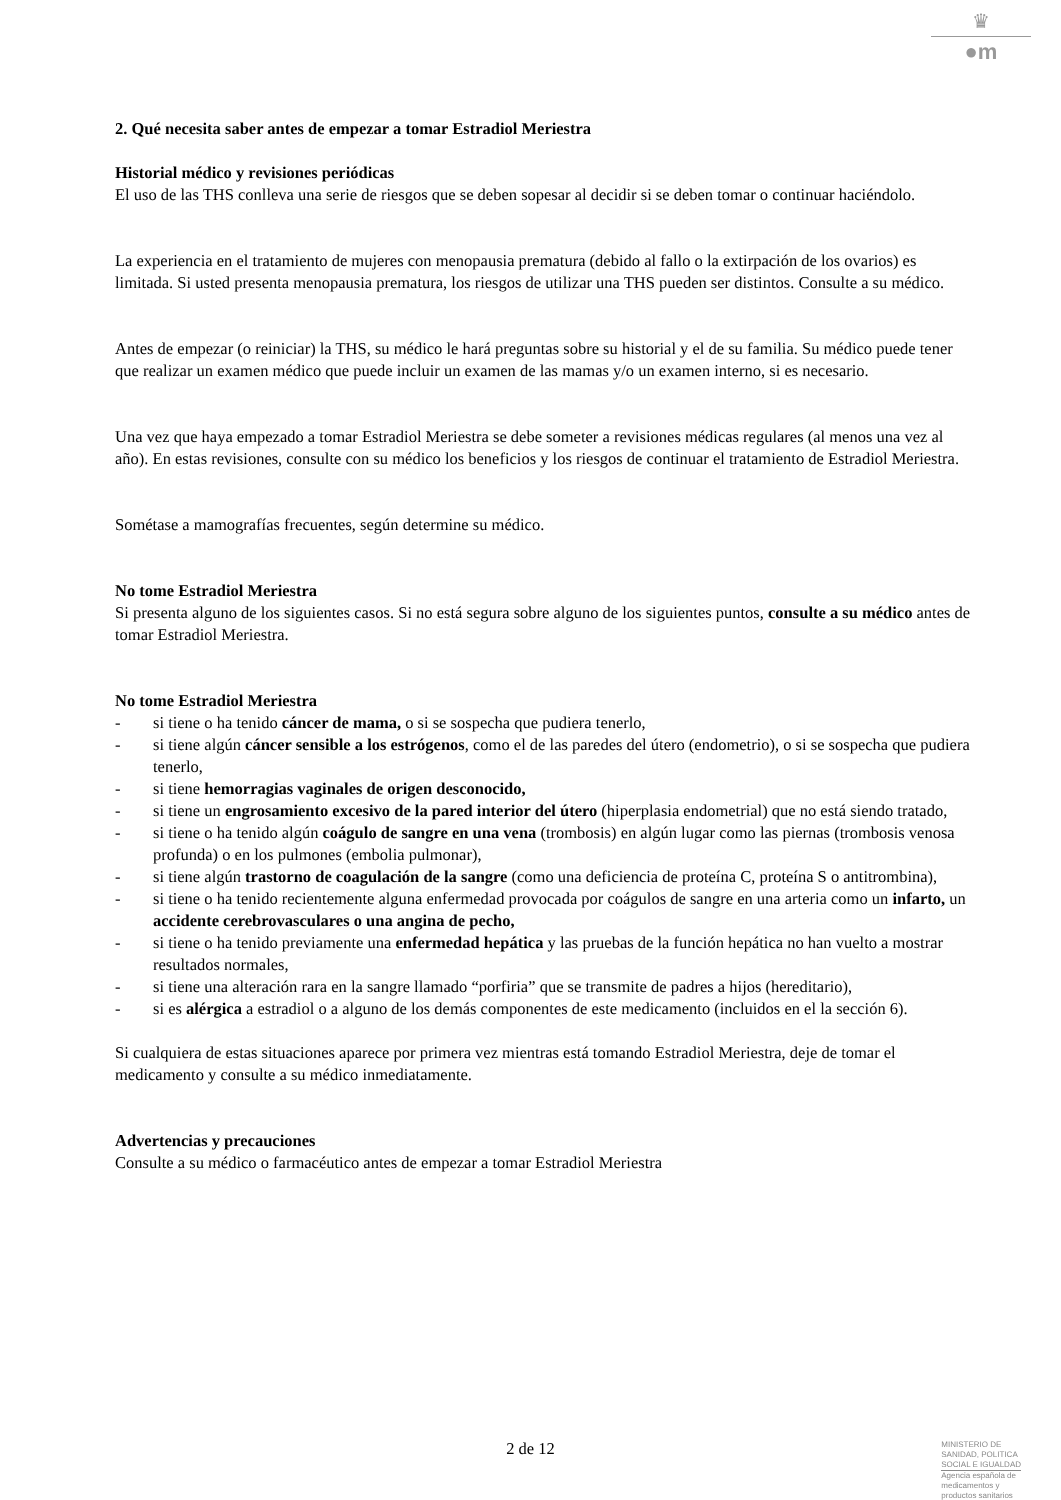♛
●m
2. Qué necesita saber antes de empezar a tomar Estradiol Meriestra
Historial médico y revisiones periódicas
El uso de las THS conlleva una serie de riesgos que se deben sopesar al decidir si se deben tomar o continuar haciéndolo.
La experiencia en el tratamiento de mujeres con menopausia prematura (debido al fallo o la extirpación de los ovarios) es limitada. Si usted presenta menopausia prematura, los riesgos de utilizar una THS pueden ser distintos. Consulte a su médico.
Antes de empezar (o reiniciar) la THS, su médico le hará preguntas sobre su historial y el de su familia. Su médico puede tener que realizar un examen médico que puede incluir un examen de las mamas y/o un examen interno, si es necesario.
Una vez que haya empezado a tomar Estradiol Meriestra se debe someter a revisiones médicas regulares (al menos una vez al año). En estas revisiones, consulte con su médico los beneficios y los riesgos de continuar el tratamiento de Estradiol Meriestra.
Sométase a mamografías frecuentes, según determine su médico.
No tome Estradiol Meriestra
Si presenta alguno de los siguientes casos. Si no está segura sobre alguno de los siguientes puntos, consulte a su médico antes de tomar Estradiol Meriestra.
No tome Estradiol Meriestra
- si tiene o ha tenido cáncer de mama, o si se sospecha que pudiera tenerlo,
- si tiene algún cáncer sensible a los estrógenos, como el de las paredes del útero (endometrio), o si se sospecha que pudiera tenerlo,
- si tiene hemorragias vaginales de origen desconocido,
- si tiene un engrosamiento excesivo de la pared interior del útero (hiperplasia endometrial) que no está siendo tratado,
- si tiene o ha tenido algún coágulo de sangre en una vena (trombosis) en algún lugar como las piernas (trombosis venosa profunda) o en los pulmones (embolia pulmonar),
- si tiene algún trastorno de coagulación de la sangre (como una deficiencia de proteína C, proteína S o antitrombina),
- si tiene o ha tenido recientemente alguna enfermedad provocada por coágulos de sangre en una arteria como un infarto, un accidente cerebrovasculares o una angina de pecho,
- si tiene o ha tenido previamente una enfermedad hepática y las pruebas de la función hepática no han vuelto a mostrar resultados normales,
- si tiene una alteración rara en la sangre llamado “porfiria” que se transmite de padres a hijos (hereditario),
- si es alérgica a estradiol o a alguno de los demás componentes de este medicamento (incluidos en el la sección 6).
Si cualquiera de estas situaciones aparece por primera vez mientras está tomando Estradiol Meriestra, deje de tomar el medicamento y consulte a su médico inmediatamente.
Advertencias y precauciones
Consulte a su médico o farmacéutico antes de empezar a tomar Estradiol Meriestra
2 de 12
MINISTERIO DE
SANIDAD, POLITICA
SOCIAL E IGUALDAD
Agencia española de
medicamentos y
productos sanitarios